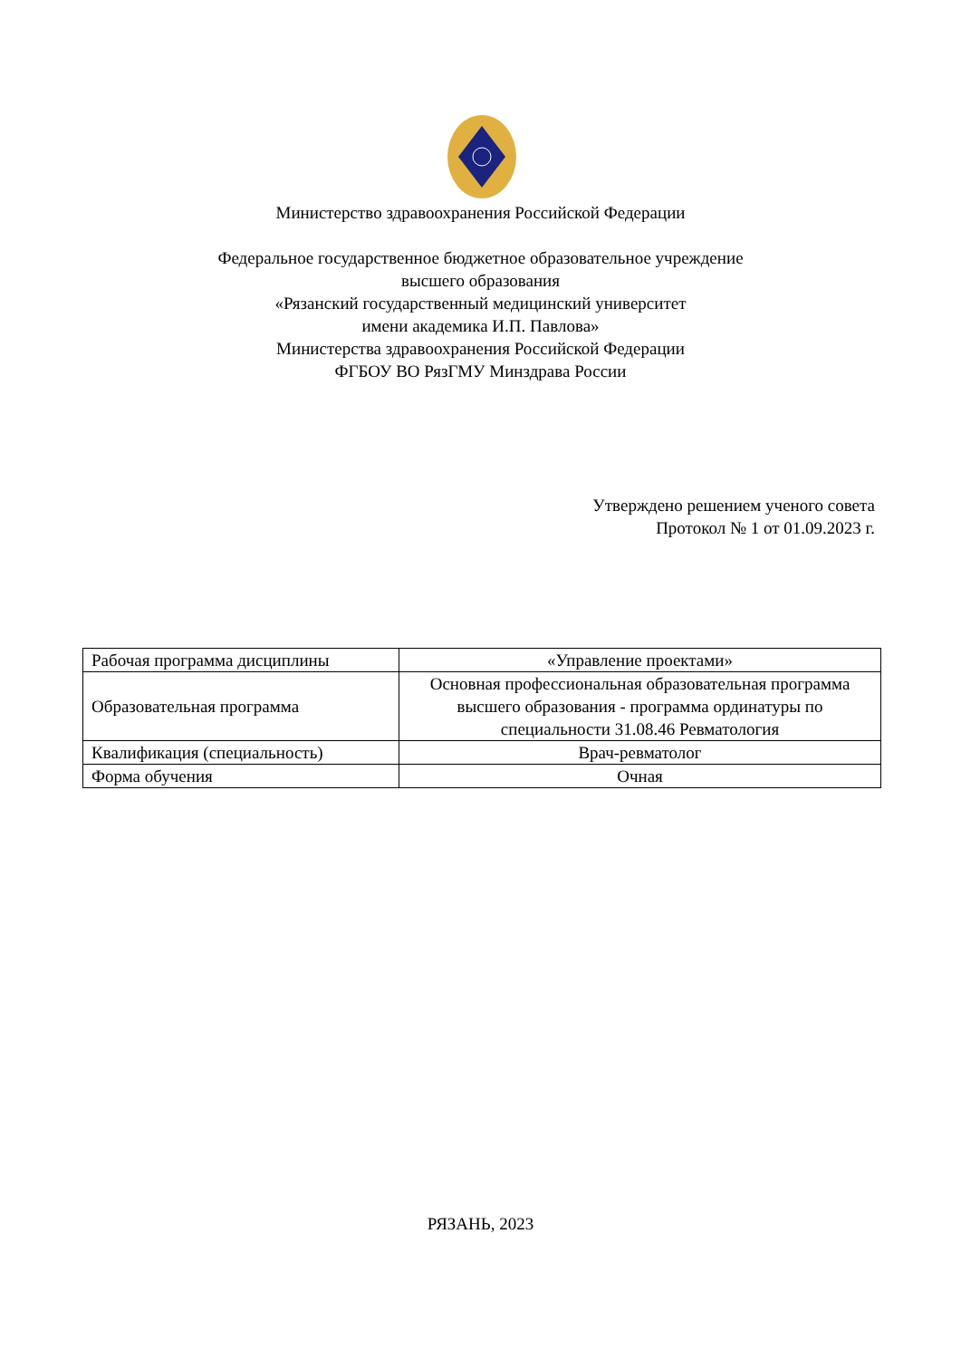Министерство здравоохранения Российской Федерации
Федеральное государственное бюджетное образовательное учреждение
высшего образования
«Рязанский государственный медицинский университет
имени академика И.П. Павлова»
Министерства здравоохранения Российской Федерации
ФГБОУ ВО РязГМУ Минздрава России
Утверждено решением ученого совета
Протокол № 1 от 01.09.2023 г.
| Рабочая программа дисциплины | «Управление проектами» |
| Образовательная программа | Основная профессиональная образовательная программа высшего образования - программа ординатуры по специальности 31.08.46 Ревматология |
| Квалификация (специальность) | Врач-ревматолог |
| Форма обучения | Очная |
РЯЗАНЬ, 2023